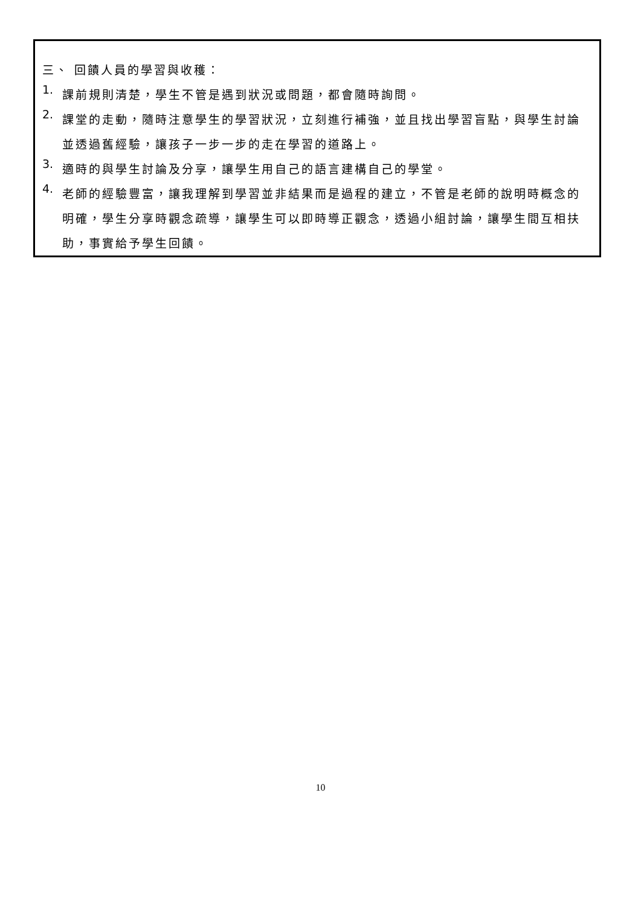三、 回饋人員的學習與收穫：
1.
課前規則清楚，學生不管是遇到狀況或問題，都會隨時詢問。
2.
課堂的走動，隨時注意學生的學習狀況，立刻進行補強，並且找出學習盲點，與學生討論並透過舊經驗，讓孩子一步一步的走在學習的道路上。
3.
適時的與學生討論及分享，讓學生用自己的語言建構自己的學堂。
4.
老師的經驗豐富，讓我理解到學習並非結果而是過程的建立，不管是老師的說明時概念的明確，學生分享時觀念疏導，讓學生可以即時導正觀念，透過小組討論，讓學生間互相扶助，事實給予學生回饋。
10